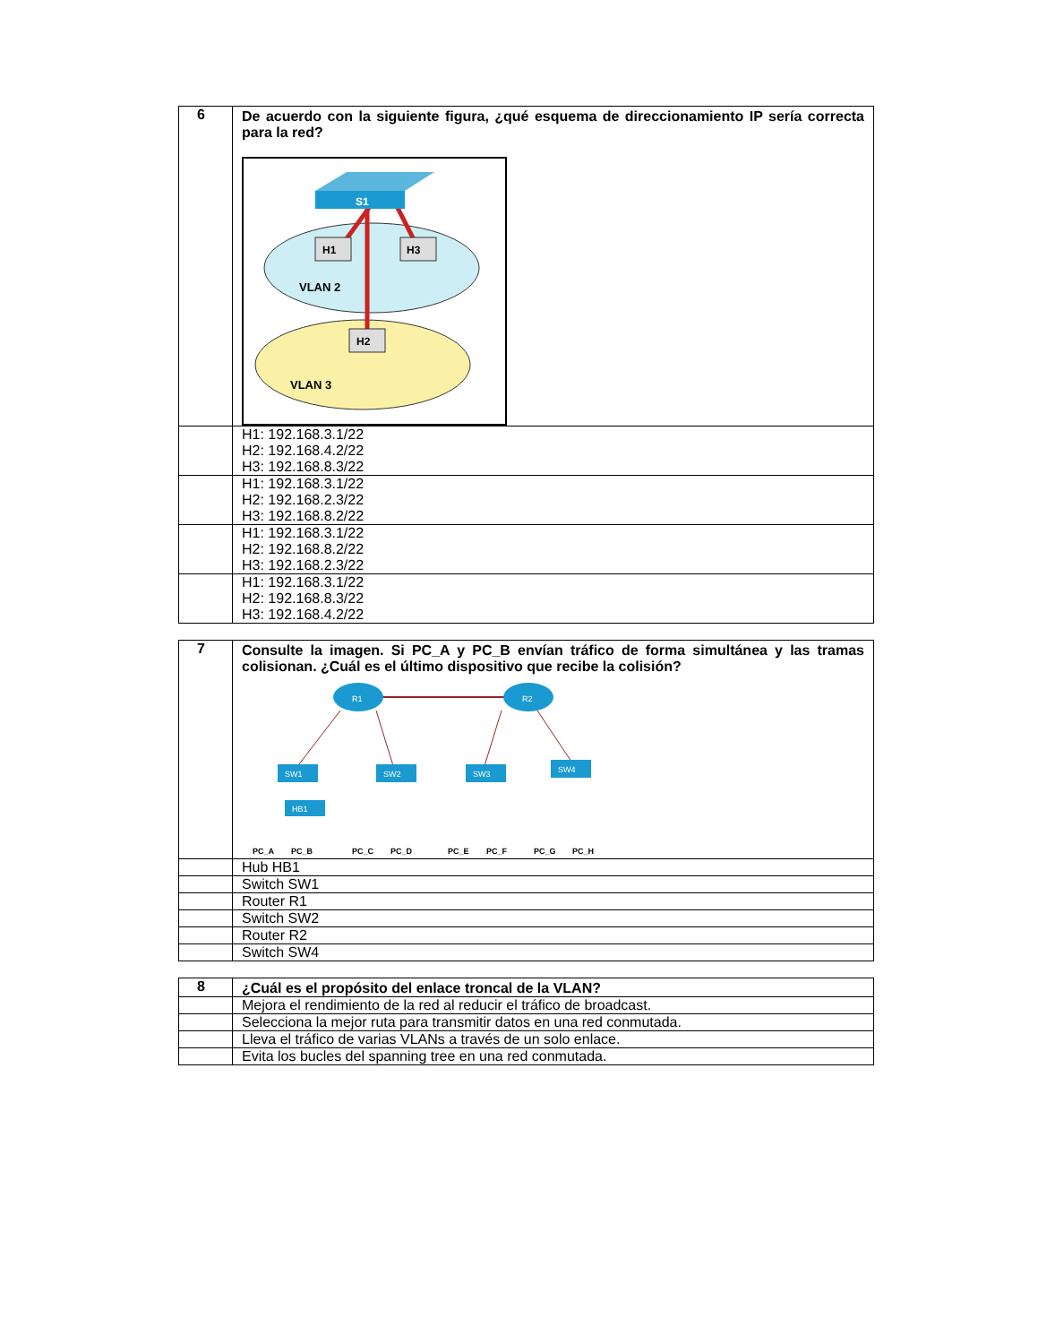| 6 | De acuerdo con la siguiente figura, ¿qué esquema de direccionamiento IP sería correcta para la red? S1 H1 H3 H2 VLAN 2 VLAN 3 |
| | H1: 192.168.3.1/22 H2: 192.168.4.2/22 H3: 192.168.8.3/22 |
| | H1: 192.168.3.1/22 H2: 192.168.2.3/22 H3: 192.168.8.2/22 |
| | H1: 192.168.3.1/22 H2: 192.168.8.2/22 H3: 192.168.2.3/22 |
| | H1: 192.168.3.1/22 H2: 192.168.8.3/22 H3: 192.168.4.2/22 |
| 7 | Consulte la imagen. Si PC_A y PC_B envían tráfico de forma simultánea y las tramas colisionan. ¿Cuál es el último dispositivo que recibe la colisión? R1 R2 SW1 HB1 SW2 SW3 SW4 PC_A PC_B PC_C PC_D PC_E PC_F PC_G PC_H |
| | Hub HB1 |
| | Switch SW1 |
| | Router R1 |
| | Switch SW2 |
| | Router R2 |
| | Switch SW4 |
| 8 | ¿Cuál es el propósito del enlace troncal de la VLAN? |
| | Mejora el rendimiento de la red al reducir el tráfico de broadcast. |
| | Selecciona la mejor ruta para transmitir datos en una red conmutada. |
| | Lleva el tráfico de varias VLANs a través de un solo enlace. |
| | Evita los bucles del spanning tree en una red conmutada. |